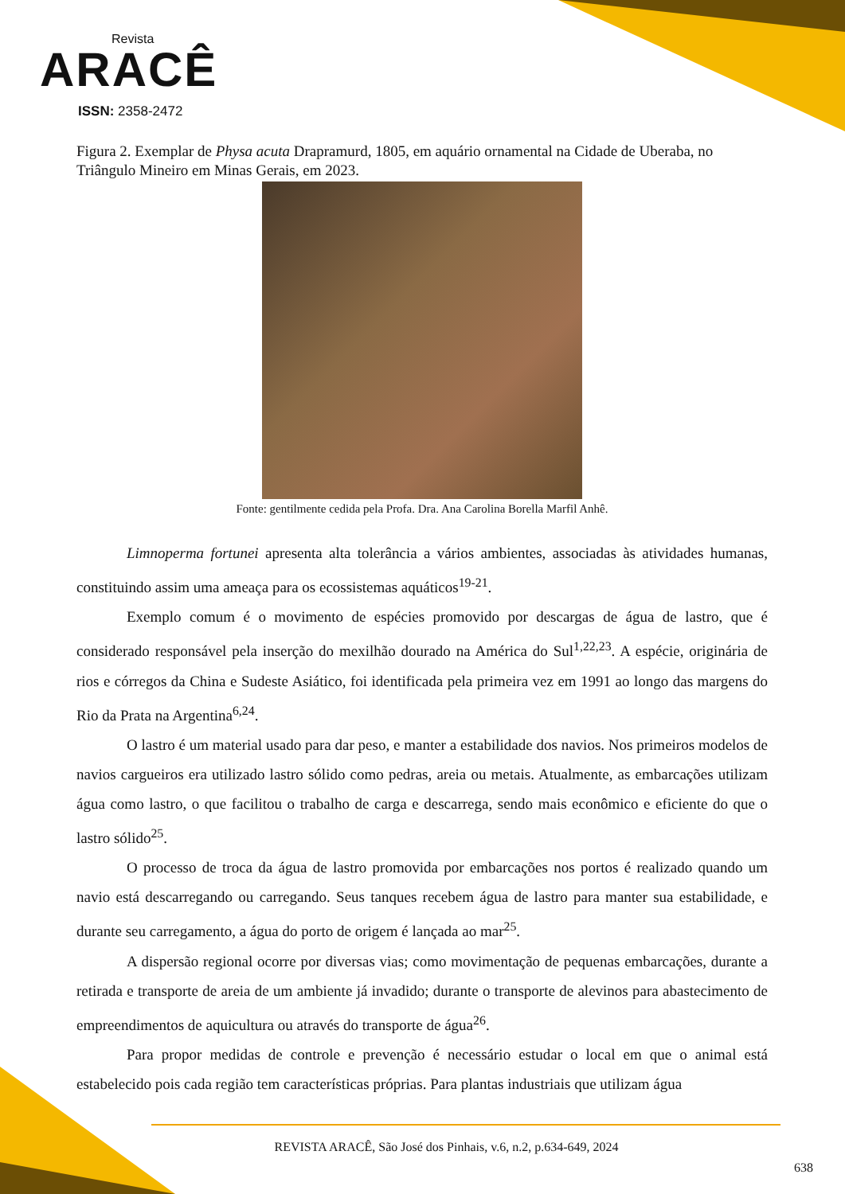Revista
ARACÊ
ISSN: 2358-2472
Figura 2. Exemplar de Physa acuta Drapramurd, 1805, em aquário ornamental na Cidade de Uberaba, no Triângulo Mineiro em Minas Gerais, em 2023.
Fonte: gentilmente cedida pela Profa. Dra. Ana Carolina Borella Marfil Anhê.
Limnoperma fortunei apresenta alta tolerância a vários ambientes, associadas às atividades humanas, constituindo assim uma ameaça para os ecossistemas aquáticos<sup>19-21</sup>.
Exemplo comum é o movimento de espécies promovido por descargas de água de lastro, que é considerado responsável pela inserção do mexilhão dourado na América do Sul<sup>1,22,23</sup>. A espécie, originária de rios e córregos da China e Sudeste Asiático, foi identificada pela primeira vez em 1991 ao longo das margens do Rio da Prata na Argentina<sup>6,24</sup>.
O lastro é um material usado para dar peso, e manter a estabilidade dos navios. Nos primeiros modelos de navios cargueiros era utilizado lastro sólido como pedras, areia ou metais. Atualmente, as embarcações utilizam água como lastro, o que facilitou o trabalho de carga e descarrega, sendo mais econômico e eficiente do que o lastro sólido<sup>25</sup>.
O processo de troca da água de lastro promovida por embarcações nos portos é realizado quando um navio está descarregando ou carregando. Seus tanques recebem água de lastro para manter sua estabilidade, e durante seu carregamento, a água do porto de origem é lançada ao mar<sup>25</sup>.
A dispersão regional ocorre por diversas vias; como movimentação de pequenas embarcações, durante a retirada e transporte de areia de um ambiente já invadido; durante o transporte de alevinos para abastecimento de empreendimentos de aquicultura ou através do transporte de água<sup>26</sup>.
Para propor medidas de controle e prevenção é necessário estudar o local em que o animal está estabelecido pois cada região tem características próprias. Para plantas industriais que utilizam água
REVISTA ARACÊ, São José dos Pinhais, v.6, n.2, p.634-649, 2024
638